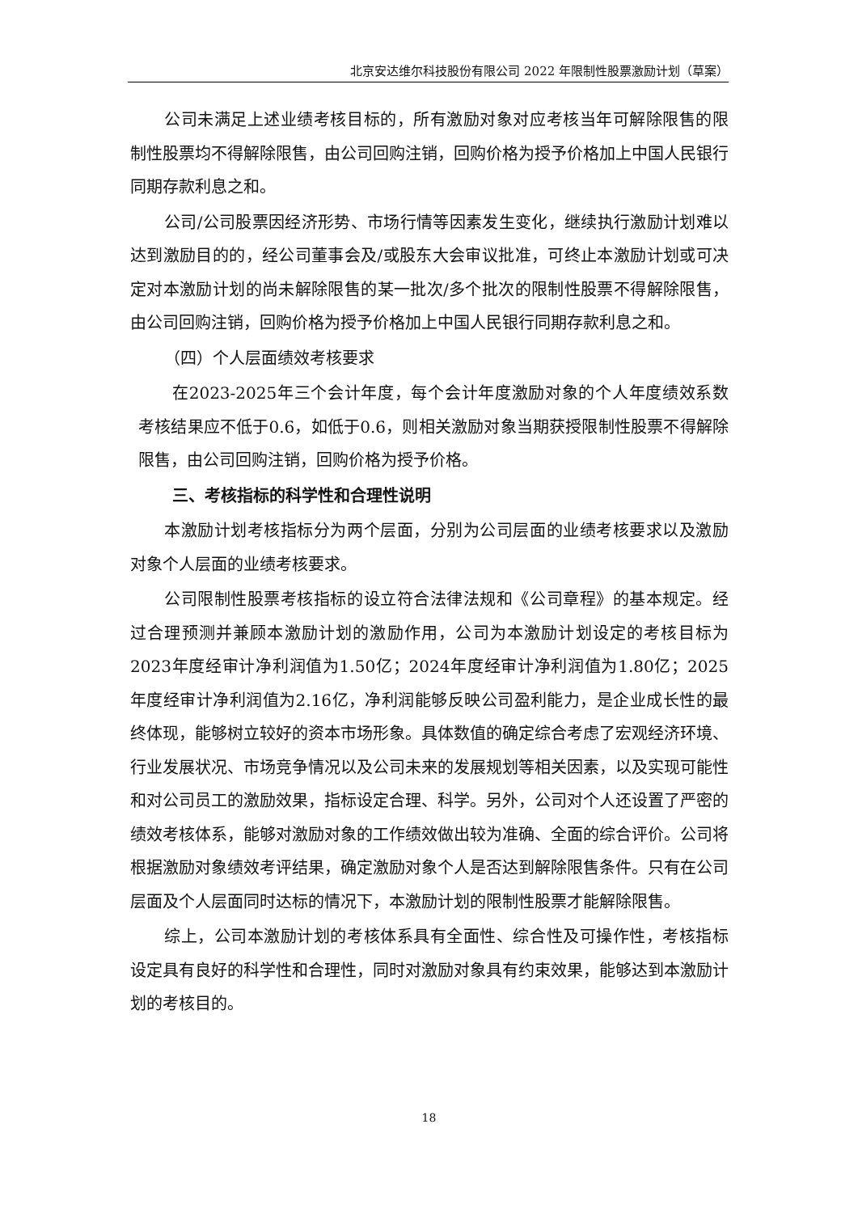北京安达维尔科技股份有限公司 2022 年限制性股票激励计划（草案）
公司未满足上述业绩考核目标的，所有激励对象对应考核当年可解除限售的限制性股票均不得解除限售，由公司回购注销，回购价格为授予价格加上中国人民银行同期存款利息之和。
公司/公司股票因经济形势、市场行情等因素发生变化，继续执行激励计划难以达到激励目的的，经公司董事会及/或股东大会审议批准，可终止本激励计划或可决定对本激励计划的尚未解除限售的某一批次/多个批次的限制性股票不得解除限售，由公司回购注销，回购价格为授予价格加上中国人民银行同期存款利息之和。
（四）个人层面绩效考核要求
在2023-2025年三个会计年度，每个会计年度激励对象的个人年度绩效系数考核结果应不低于0.6，如低于0.6，则相关激励对象当期获授限制性股票不得解除限售，由公司回购注销，回购价格为授予价格。
三、考核指标的科学性和合理性说明
本激励计划考核指标分为两个层面，分别为公司层面的业绩考核要求以及激励对象个人层面的业绩考核要求。
公司限制性股票考核指标的设立符合法律法规和《公司章程》的基本规定。经过合理预测并兼顾本激励计划的激励作用，公司为本激励计划设定的考核目标为2023年度经审计净利润值为1.50亿；2024年度经审计净利润值为1.80亿；2025年度经审计净利润值为2.16亿，净利润能够反映公司盈利能力，是企业成长性的最终体现，能够树立较好的资本市场形象。具体数值的确定综合考虑了宏观经济环境、行业发展状况、市场竞争情况以及公司未来的发展规划等相关因素，以及实现可能性和对公司员工的激励效果，指标设定合理、科学。另外，公司对个人还设置了严密的绩效考核体系，能够对激励对象的工作绩效做出较为准确、全面的综合评价。公司将根据激励对象绩效考评结果，确定激励对象个人是否达到解除限售条件。只有在公司层面及个人层面同时达标的情况下，本激励计划的限制性股票才能解除限售。
综上，公司本激励计划的考核体系具有全面性、综合性及可操作性，考核指标设定具有良好的科学性和合理性，同时对激励对象具有约束效果，能够达到本激励计划的考核目的。
18